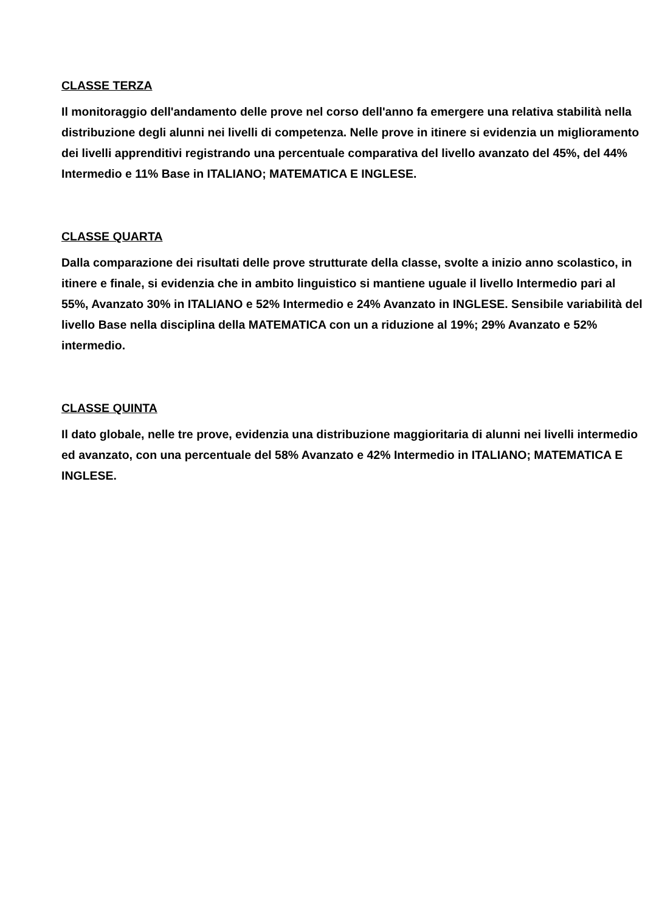CLASSE TERZA
Il monitoraggio dell'andamento delle prove nel corso dell'anno fa emergere una relativa stabilità nella distribuzione degli alunni nei livelli di competenza. Nelle prove in itinere si evidenzia un miglioramento dei livelli apprenditivi registrando una percentuale comparativa del livello avanzato del 45%, del 44% Intermedio e 11% Base in ITALIANO; MATEMATICA E INGLESE.
CLASSE QUARTA
Dalla comparazione dei risultati delle prove strutturate della classe, svolte a inizio anno scolastico, in itinere e finale, si evidenzia che in ambito linguistico si mantiene uguale il livello Intermedio pari al 55%, Avanzato 30% in ITALIANO e 52% Intermedio e 24% Avanzato in INGLESE. Sensibile variabilità del livello Base nella disciplina della MATEMATICA con un a riduzione al 19%; 29% Avanzato e 52% intermedio.
CLASSE QUINTA
Il dato globale, nelle tre prove, evidenzia una distribuzione maggioritaria di alunni nei livelli intermedio ed avanzato, con una percentuale del 58% Avanzato e 42% Intermedio in ITALIANO; MATEMATICA E INGLESE.